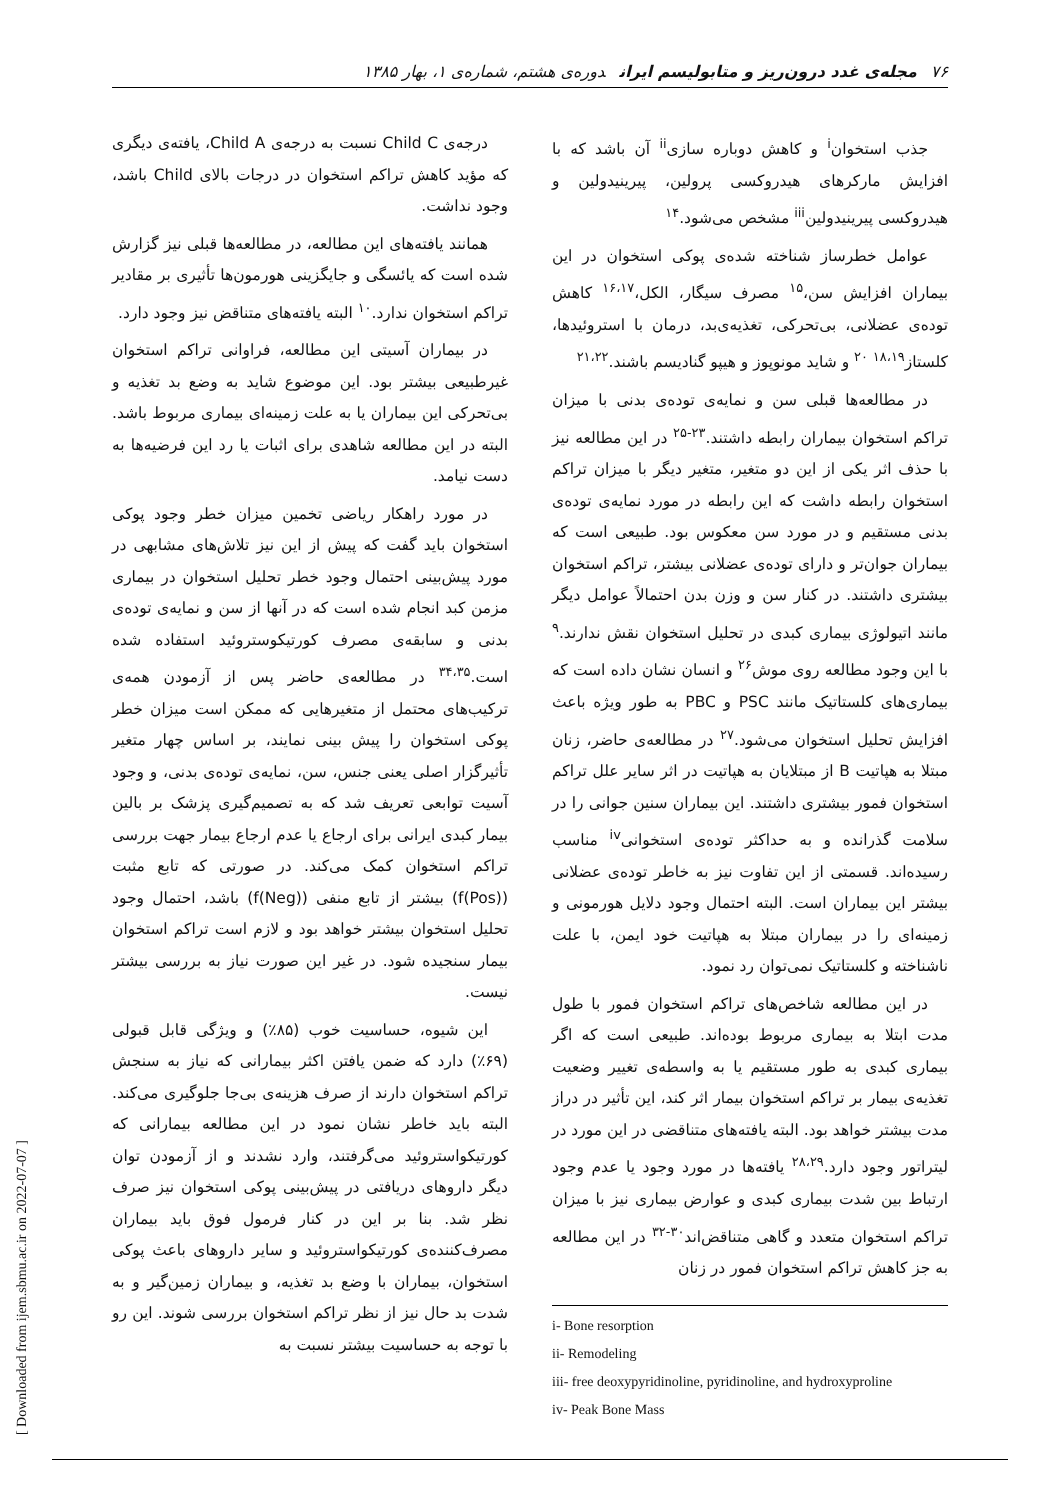۷۶ مجله‌ی غدد درون‌ریز و متابولیسم ایران دوره‌ی هشتم، شماره‌ی ۱، بهار ۱۳۸۵
جذب استخوان<sup>i</sup> و کاهش دوباره سازی<sup>ii</sup> آن باشد که با افزایش مارکرهای هیدروکسی پرولین، پیرینیدولین و هیدروکسی پیرینیدولین<sup>iii</sup> مشخص می‌شود.<sup>۱۴</sup>
عوامل خطرساز شناخته شده‌ی پوکی استخوان در این بیماران افزایش سن،<sup>۱۵</sup> مصرف سیگار، الکل،<sup>۱۶،۱۷</sup> کاهش توده‌ی عضلانی، بی‌تحرکی، تغذیه‌ی‌بد، درمان با استروئیدها، کلستاز<sup>۱۸،۱۹</sup> <sup>۲۰</sup> و شاید مونوپوز و هیپو گنادیسم باشند.<sup>۲۱،۲۲</sup>
در مطالعه‌ها قبلی سن و نمایه‌ی توده‌ی بدنی با میزان تراکم استخوان بیماران رابطه داشتند.<sup>۲۳-۲۵</sup> در این مطالعه نیز با حذف اثر یکی از این دو متغیر، متغیر دیگر با میزان تراکم استخوان رابطه داشت که این رابطه در مورد نمایه‌ی توده‌ی بدنی مستقیم و در مورد سن معکوس بود. طبیعی است که بیماران جوان‌تر و دارای توده‌ی عضلانی بیشتر، تراکم استخوان بیشتری داشتند. در کنار سن و وزن بدن احتمالاً عوامل دیگر مانند اتیولوژی بیماری کبدی در تحلیل استخوان نقش ندارند.<sup>۹</sup> با این وجود مطالعه روی موش<sup>۲۶</sup> و انسان نشان داده است که بیماری‌های کلستاتیک مانند PSC و PBC به طور ویژه باعث افزایش تحلیل استخوان می‌شود.<sup>۲۷</sup> در مطالعه‌ی حاضر، زنان مبتلا به هپاتیت B از مبتلایان به هپاتیت در اثر سایر علل تراکم استخوان فمور بیشتری داشتند. این بیماران سنین جوانی را در سلامت گذرانده و به حداکثر توده‌ی استخوانی<sup>iv</sup> مناسب رسیده‌اند. قسمتی از این تفاوت نیز به خاطر توده‌ی عضلانی بیشتر این بیماران است. البته احتمال وجود دلایل هورمونی و زمینه‌ای را در بیماران مبتلا به هپاتیت خود ایمن، با علت ناشناخته و کلستاتیک نمی‌توان رد نمود.
در این مطالعه شاخص‌های تراکم استخوان فمور با طول مدت ابتلا به بیماری مربوط بوده‌اند. طبیعی است که اگر بیماری کبدی به طور مستقیم یا به واسطه‌ی تغییر وضعیت تغذیه‌ی بیمار بر تراکم استخوان بیمار اثر کند، این تأثیر در دراز مدت بیشتر خواهد بود. البته یافته‌های متناقضی در این مورد در لیتراتور وجود دارد.<sup>۲۸،۲۹</sup> یافته‌ها در مورد وجود یا عدم وجود ارتباط بین شدت بیماری کبدی و عوارض بیماری نیز با میزان تراکم استخوان متعدد و گاهی متناقض‌اند<sup>۳۰-۳۲</sup> در این مطالعه به جز کاهش تراکم استخوان فمور در زنان
i- Bone resorption
ii- Remodeling
iii- free deoxypyridinoline, pyridinoline, and hydroxyproline
iv- Peak Bone Mass
درجه‌ی Child C نسبت به درجه‌ی Child A، یافته‌ی دیگری که مؤید کاهش تراکم استخوان در درجات بالای Child باشد، وجود نداشت.
همانند یافته‌های این مطالعه، در مطالعه‌ها قبلی نیز گزارش شده است که یائسگی و جایگزینی هورمون‌ها تأثیری بر مقادیر تراکم استخوان ندارد.<sup>۱۰</sup> البته یافته‌های متناقض نیز وجود دارد.
در بیماران آسیتی این مطالعه، فراوانی تراکم استخوان غیرطبیعی بیشتر بود. این موضوع شاید به وضع بد تغذیه و بی‌تحرکی این بیماران یا به علت زمینه‌ای بیماری مربوط باشد. البته در این مطالعه شاهدی برای اثبات یا رد این فرضیه‌ها به دست نیامد.
در مورد راهکار ریاضی تخمین میزان خطر وجود پوکی استخوان باید گفت که پیش از این نیز تلاش‌های مشابهی در مورد پیش‌بینی احتمال وجود خطر تحلیل استخوان در بیماری مزمن کبد انجام شده است که در آنها از سن و نمایه‌ی توده‌ی بدنی و سابقه‌ی مصرف کورتیکوستروئید استفاده شده است.<sup>۳۴،۳۵</sup> در مطالعه‌ی حاضر پس از آزمودن همه‌ی ترکیب‌های محتمل از متغیرهایی که ممکن است میزان خطر پوکی استخوان را پیش بینی نمایند، بر اساس چهار متغیر تأثیرگزار اصلی یعنی جنس، سن، نمایه‌ی توده‌ی بدنی، و وجود آسیت توابعی تعریف شد که به تصمیم‌گیری پزشک بر بالین بیمار کبدی ایرانی برای ارجاع یا عدم ارجاع بیمار جهت بررسی تراکم استخوان کمک می‌کند. در صورتی که تابع مثبت (f(Pos)) بیشتر از تابع منفی (f(Neg)) باشد، احتمال وجود تحلیل استخوان بیشتر خواهد بود و لازم است تراکم استخوان بیمار سنجیده شود. در غیر این صورت نیاز به بررسی بیشتر نیست.
این شیوه، حساسیت خوب (۸۵٪) و ویژگی قابل قبولی (۶۹٪) دارد که ضمن یافتن اکثر بیمارانی که نیاز به سنجش تراکم استخوان دارند از صرف هزینه‌ی بی‌جا جلوگیری می‌کند. البته باید خاطر نشان نمود در این مطالعه بیمارانی که کورتیکواستروئید می‌گرفتند، وارد نشدند و از آزمودن توان دیگر داروهای دریافتی در پیش‌بینی پوکی استخوان نیز صرف نظر شد. بنا بر این در کنار فرمول فوق باید بیماران مصرف‌کننده‌ی کورتیکواستروئید و سایر داروهای باعث پوکی استخوان، بیماران با وضع بد تغذیه، و بیماران زمین‌گیر و به شدت بد حال نیز از نظر تراکم استخوان بررسی شوند. این رو با توجه به حساسیت بیشتر نسبت به
[ Downloaded from ijem.sbmu.ac.ir on 2022-07-07 ]